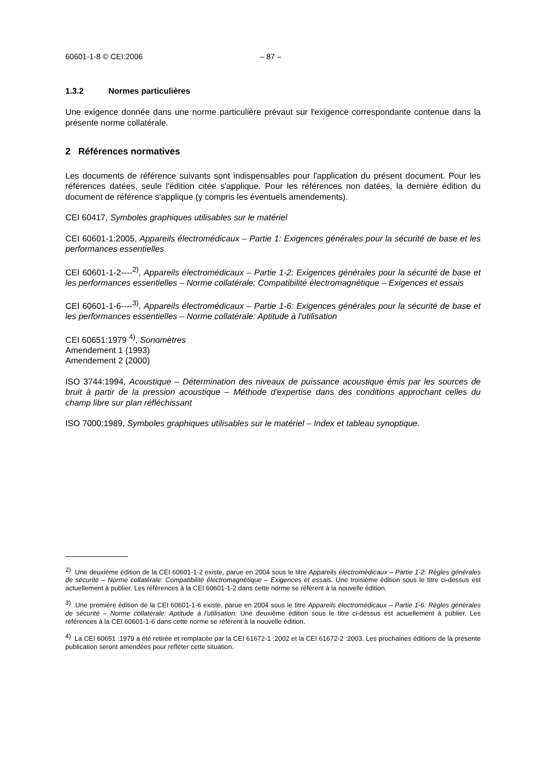60601-1-8 © CEI:2006 – 87 –
1.3.2 Normes particulières
Une exigence donnée dans une norme particulière prévaut sur l'exigence correspondante contenue dans la présente norme collatérale.
2 Références normatives
Les documents de référence suivants sont indispensables pour l'application du présent document. Pour les références datées, seule l'édition citée s'applique. Pour les références non datées, la dernière édition du document de référence s'applique (y compris les éventuels amendements).
CEI 60417, Symboles graphiques utilisables sur le matériel
CEI 60601-1:2005, Appareils électromédicaux – Partie 1: Exigences générales pour la sécurité de base et les performances essentielles
CEI 60601-1-2----<sup>2)</sup>, Appareils électromédicaux – Partie 1-2: Exigences générales pour la sécurité de base et les performances essentielles – Norme collatérale: Compatibilité électromagnétique – Exigences et essais
CEI 60601-1-6----<sup>3)</sup>, Appareils électromédicaux – Partie 1-6: Exigences générales pour la sécurité de base et les performances essentielles – Norme collatérale: Aptitude à l'utilisation
CEI 60651:1979 <sup>4)</sup>, Sonomètres
Amendement 1 (1993)
Amendement 2 (2000)
ISO 3744:1994, Acoustique – Détermination des niveaux de puissance acoustique émis par les sources de bruit à partir de la pression acoustique – Méthode d'expertise dans des conditions approchant celles du champ libre sur plan réfléchissant
ISO 7000:1989, Symboles graphiques utilisables sur le matériel – Index et tableau synoptique.
<sup>2)</sup> Une deuxième édition de la CEI 60601-1-2 existe, parue en 2004 sous le titre Appareils électromédicaux – Partie 1-2: Règles générales de sécurité – Norme collatérale: Compatibilité électromagnétique – Exigences et essais. Une troisième édition sous le titre ci-dessus est actuellement à publier. Les références à la CEI 60601-1-2 dans cette norme se réfèrent à la nouvelle édition.
<sup>3)</sup> Une première édition de la CEI 60601-1-6 existe, parue en 2004 sous le titre Appareils électromédicaux – Partie 1-6: Règles générales de sécurité – Norme collatérale: Aptitude à l'utilisation. Une deuxième édition sous le titre ci-dessus est actuellement à publier. Les références à la CEI 60601-1-6 dans cette norme se réfèrent à la nouvelle édition.
<sup>4)</sup> La CEI 60651 :1979 a été retirée et remplacée par la CEI 61672-1 :2002 et la CEI 61672-2 :2003. Les prochaines éditions de la présente publication seront amendées pour refléter cette situation.